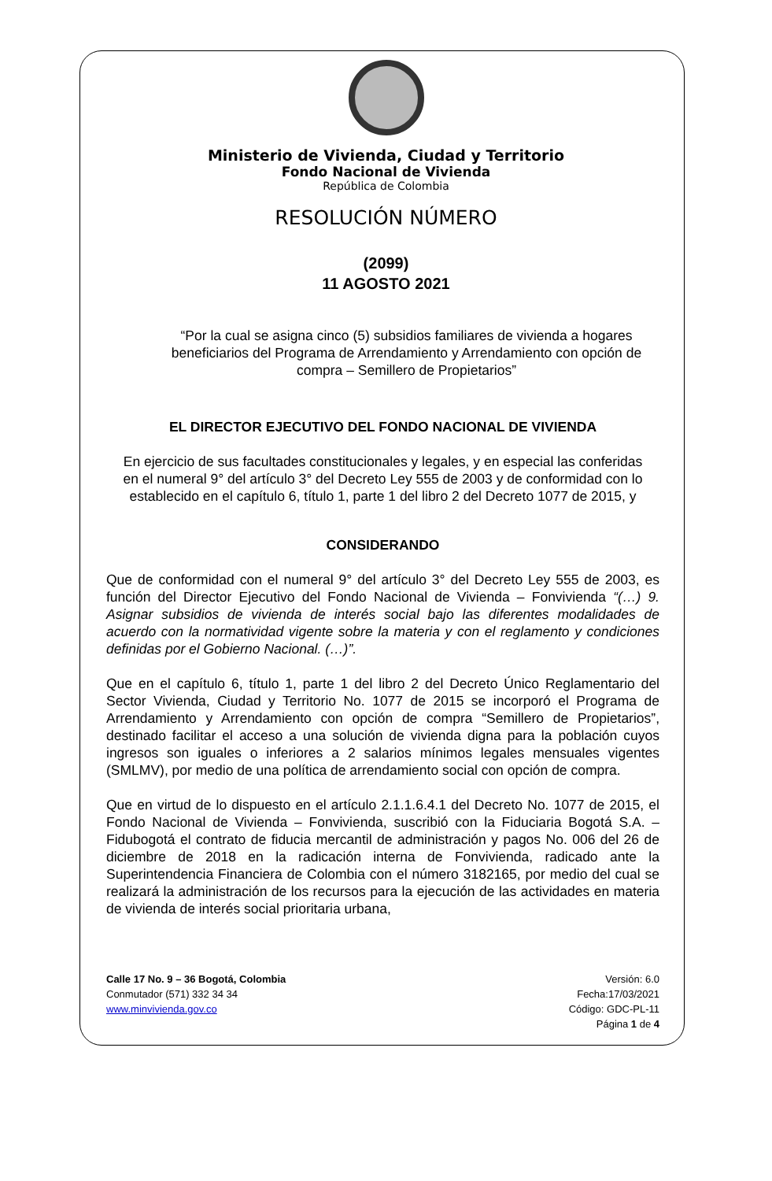Ministerio de Vivienda, Ciudad y Territorio
Fondo Nacional de Vivienda
República de Colombia
RESOLUCIÓN NÚMERO
(2099)
11 AGOSTO 2021
“Por la cual se asigna cinco (5) subsidios familiares de vivienda a hogares beneficiarios del Programa de Arrendamiento y Arrendamiento con opción de compra – Semillero de Propietarios”
EL DIRECTOR EJECUTIVO DEL FONDO NACIONAL DE VIVIENDA
En ejercicio de sus facultades constitucionales y legales, y en especial las conferidas en el numeral 9° del artículo 3° del Decreto Ley 555 de 2003 y de conformidad con lo establecido en el capítulo 6, título 1, parte 1 del libro 2 del Decreto 1077 de 2015, y
CONSIDERANDO
Que de conformidad con el numeral 9° del artículo 3° del Decreto Ley 555 de 2003, es función del Director Ejecutivo del Fondo Nacional de Vivienda – Fonvivienda “(…) 9. Asignar subsidios de vivienda de interés social bajo las diferentes modalidades de acuerdo con la normatividad vigente sobre la materia y con el reglamento y condiciones definidas por el Gobierno Nacional. (…)”.
Que en el capítulo 6, título 1, parte 1 del libro 2 del Decreto Único Reglamentario del Sector Vivienda, Ciudad y Territorio No. 1077 de 2015 se incorporó el Programa de Arrendamiento y Arrendamiento con opción de compra “Semillero de Propietarios”, destinado facilitar el acceso a una solución de vivienda digna para la población cuyos ingresos son iguales o inferiores a 2 salarios mínimos legales mensuales vigentes (SMLMV), por medio de una política de arrendamiento social con opción de compra.
Que en virtud de lo dispuesto en el artículo 2.1.1.6.4.1 del Decreto No. 1077 de 2015, el Fondo Nacional de Vivienda – Fonvivienda, suscribió con la Fiduciaria Bogotá S.A. – Fidubogotá el contrato de fiducia mercantil de administración y pagos No. 006 del 26 de diciembre de 2018 en la radicación interna de Fonvivienda, radicado ante la Superintendencia Financiera de Colombia con el número 3182165, por medio del cual se realizará la administración de los recursos para la ejecución de las actividades en materia de vivienda de interés social prioritaria urbana,
Calle 17 No. 9 – 36 Bogotá, Colombia
Conmutador (571) 332 34 34
www.minvivienda.gov.co
Versión: 6.0
Fecha:17/03/2021
Código: GDC-PL-11
Página 1 de 4